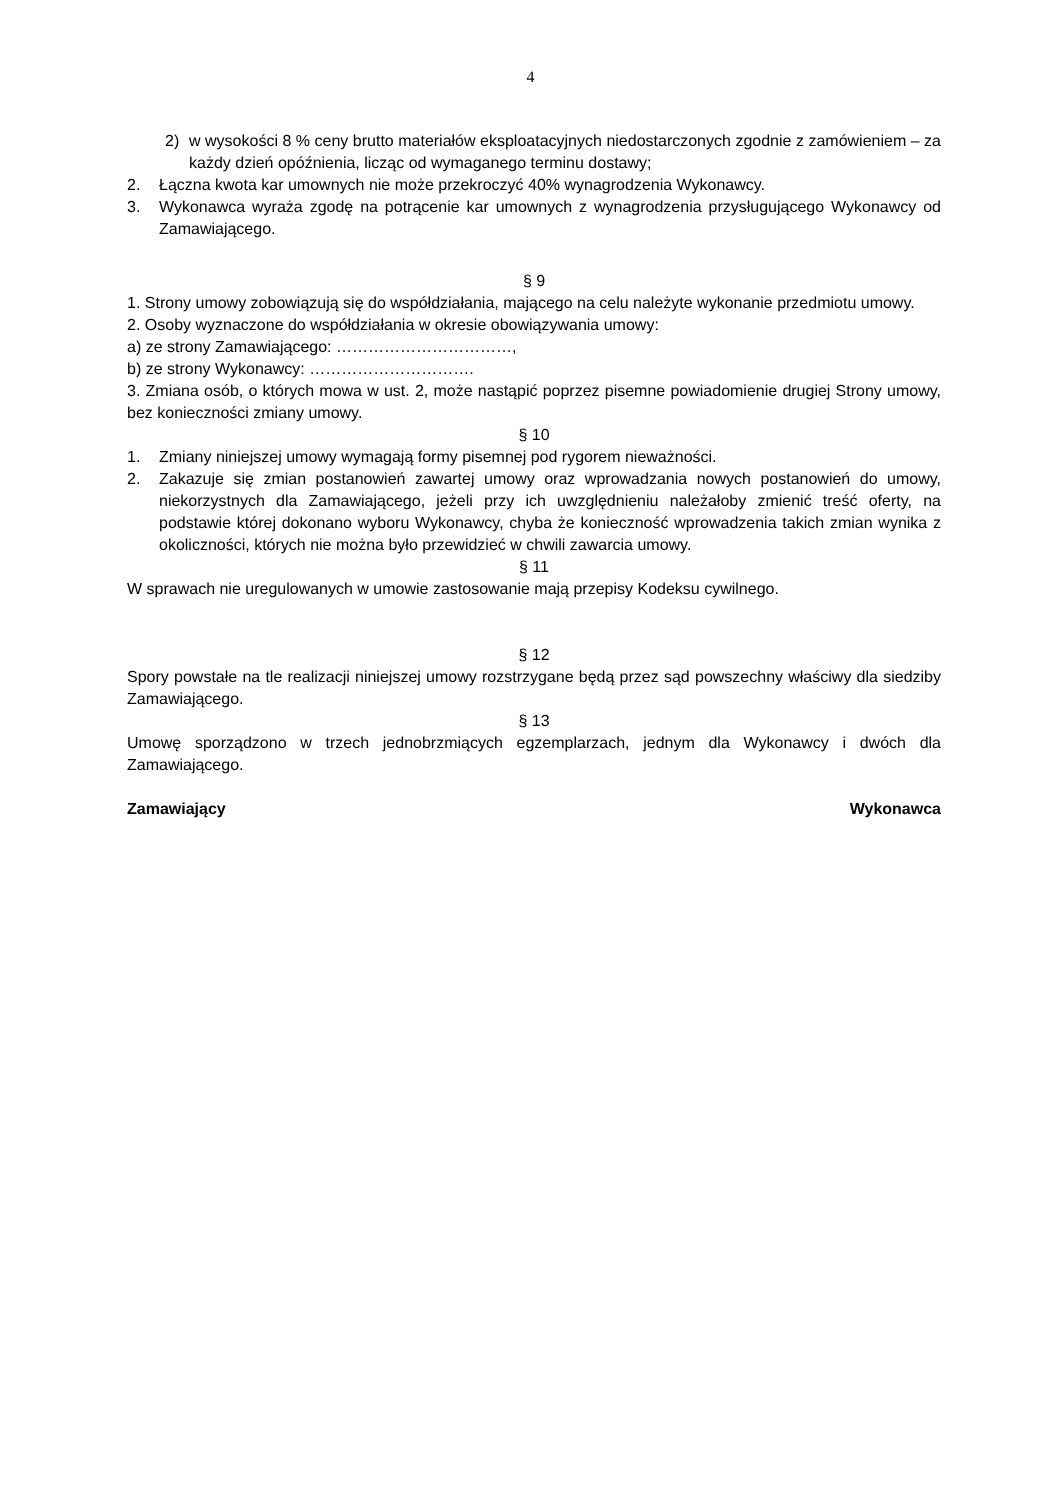4
2) w wysokości 8 % ceny brutto materiałów eksploatacyjnych niedostarczonych zgodnie z zamówieniem – za każdy dzień opóźnienia, licząc od wymaganego terminu dostawy;
2. Łączna kwota kar umownych nie może przekroczyć 40% wynagrodzenia Wykonawcy.
3. Wykonawca wyraża zgodę na potrącenie kar umownych z wynagrodzenia przysługującego Wykonawcy od Zamawiającego.
§ 9
1. Strony umowy zobowiązują się do współdziałania, mającego na celu należyte wykonanie przedmiotu umowy.
2. Osoby wyznaczone do współdziałania w okresie obowiązywania umowy:
a) ze strony Zamawiającego: ……………………………,
b) ze strony Wykonawcy: ………………………….
3. Zmiana osób, o których mowa w ust. 2, może nastąpić poprzez pisemne powiadomienie drugiej Strony umowy, bez konieczności zmiany umowy.
§ 10
1. Zmiany niniejszej umowy wymagają formy pisemnej pod rygorem nieważności.
2. Zakazuje się zmian postanowień zawartej umowy oraz wprowadzania nowych postanowień do umowy, niekorzystnych dla Zamawiającego, jeżeli przy ich uwzględnieniu należałoby zmienić treść oferty, na podstawie której dokonano wyboru Wykonawcy, chyba że konieczność wprowadzenia takich zmian wynika z okoliczności, których nie można było przewidzieć w chwili zawarcia umowy.
§ 11
W sprawach nie uregulowanych w umowie zastosowanie mają przepisy Kodeksu cywilnego.
§ 12
Spory powstałe na tle realizacji niniejszej umowy rozstrzygane będą przez sąd powszechny właściwy dla siedziby Zamawiającego.
§ 13
Umowę sporządzono w trzech jednobrzmiących egzemplarzach, jednym dla Wykonawcy i dwóch dla Zamawiającego.
Zamawiający Wykonawca